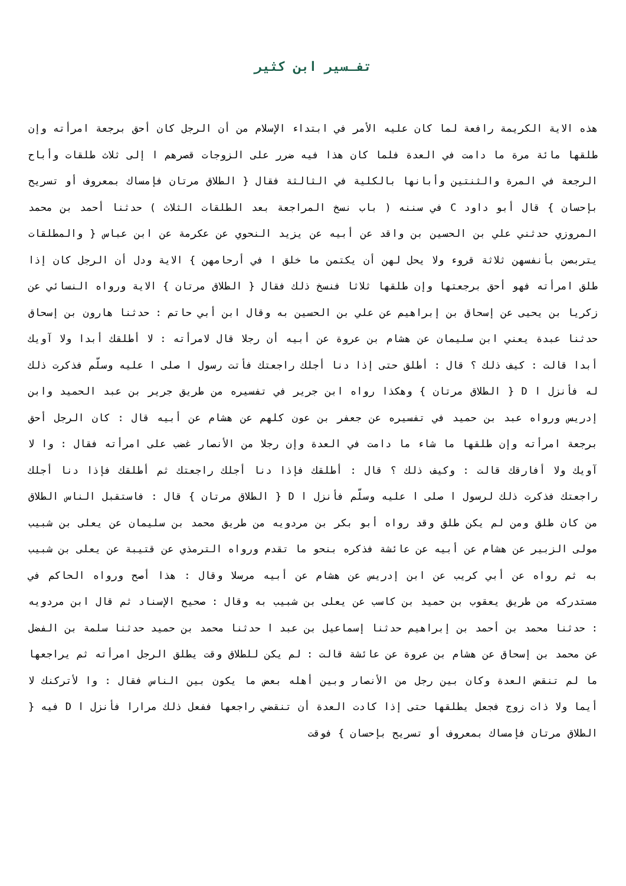تفـسير ابن كثير
هذه الاية الكريمة رافعة لما كان عليه الأمر في ابتداء الإسلام من أن الرجل كان أحق برجعة امرأته وإن طلقها مائة مرة ما دامت في العدة فلما كان هذا فيه ضرر على الزوجات قصرهم ا إلى ثلاث طلقات وأباح الرجعة في المرة والثنتين وأبانها بالكلية في الثالثة فقال { الطلاق مرتان فإمساك بمعروف أو تسريح بإحسان } قال أبو داود C في سننه ( باب نسخ المراجعة بعد الطلقات الثلاث ) حدثنا أحمد بن محمد المروزي حدثني علي بن الحسين بن واقد عن أبيه عن يزيد النحوي عن عكرمة عن ابن عباس { والمطلقات يتربصن بأنفسهن ثلاثة قروء ولا يحل لهن أن يكتمن ما خلق ا في أرحامهن } الاية ودل أن الرجل كان إذا طلق امرأته فهو أحق برجعتها وإن طلقها ثلاثا فنسخ ذلك فقال { الطلاق مرتان } الاية ورواه النسائي عن زكريا بن يحيى عن إسحاق بن إبراهيم عن علي بن الحسين به وقال ابن أبي حاتم : حدثنا هارون بن إسحاق حدثنا عبدة يعني ابن سليمان عن هشام بن عروة عن أبيه أن رجلا قال لامرأته : لا أطلقك أبدا ولا آويك أبدا قالت : كيف ذلك ؟ قال : أطلق حتى إذا دنا أجلك راجعتك فأتت رسول ا صلى ا عليه وسلّم فذكرت ذلك له فأنزل ا D { الطلاق مرتان } وهكذا رواه ابن جرير في تفسيره من طريق جرير بن عبد الحميد وابن إدريس ورواه عبد بن حميد في تفسيره عن جعفر بن عون كلهم عن هشام عن أبيه قال : كان الرجل أحق برجعة امرأته وإن طلقها ما شاء ما دامت في العدة وإن رجلا من الأنصار غضب على امرأته فقال : وا لا آويك ولا أفارقك قالت : وكيف ذلك ؟ قال : أطلقك فإذا دنا أجلك راجعتك ثم أطلقك فإذا دنا أجلك راجعتك فذكرت ذلك لرسول ا صلى ا عليه وسلّم فأنزل ا D { الطلاق مرتان } قال : فاستقبل الناس الطلاق من كان طلق ومن لم يكن طلق وقد رواه أبو بكر بن مردويه من طريق محمد بن سليمان عن يعلى بن شبيب مولى الزبير عن هشام عن أبيه عن عائشة فذكره بنحو ما تقدم ورواه الترمذي عن قتيبة عن يعلى بن شبيب به ثم رواه عن أبي كريب عن ابن إدريس عن هشام عن أبيه مرسلا وقال : هذا أصح ورواه الحاكم في مستدركه من طريق يعقوب بن حميد بن كاسب عن يعلى بن شبيب به وقال : صحيح الإسناد ثم قال ابن مردويه : حدثنا محمد بن أحمد بن إبراهيم حدثنا إسماعيل بن عبد ا حدثنا محمد بن حميد حدثنا سلمة بن الفضل عن محمد بن إسحاق عن هشام بن عروة عن عائشة قالت : لم يكن للطلاق وقت يطلق الرجل امرأته ثم يراجعها ما لم تنقض العدة وكان بين رجل من الأنصار وبين أهله بعض ما يكون بين الناس فقال : وا لأتركنك لا أيما ولا ذات زوج فجعل يطلقها حتى إذا كادت العدة أن تنقضي راجعها ففعل ذلك مرارا فأنزل ا D فيه { الطلاق مرتان فإمساك بمعروف أو تسريح بإحسان } فوقت